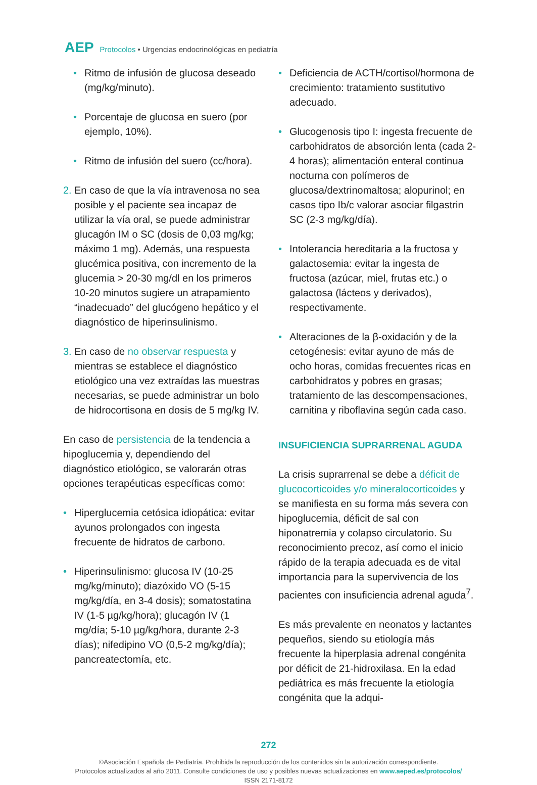AEP Protocolos • Urgencias endocrinológicas en pediatría
• Ritmo de infusión de glucosa deseado (mg/kg/minuto).
• Porcentaje de glucosa en suero (por ejemplo, 10%).
• Ritmo de infusión del suero (cc/hora).
2. En caso de que la vía intravenosa no sea posible y el paciente sea incapaz de utilizar la vía oral, se puede administrar glucagón IM o SC (dosis de 0,03 mg/kg; máximo 1 mg). Además, una respuesta glucémica positiva, con incremento de la glucemia > 20-30 mg/dl en los primeros 10-20 minutos sugiere un atrapamiento “inadecuado” del glucógeno hepático y el diagnóstico de hiperinsulinismo.
3. En caso de no observar respuesta y mientras se establece el diagnóstico etiológico una vez extraídas las muestras necesarias, se puede administrar un bolo de hidrocortisona en dosis de 5 mg/kg IV.
En caso de persistencia de la tendencia a hipoglucemia y, dependiendo del diagnóstico etiológico, se valorarán otras opciones terapéuticas específicas como:
• Hiperglucemia cetósica idiopática: evitar ayunos prolongados con ingesta frecuente de hidratos de carbono.
• Hiperinsulinismo: glucosa IV (10-25 mg/kg/minuto); diazóxido VO (5-15 mg/kg/día, en 3-4 dosis); somatostatina IV (1-5 µg/kg/hora); glucagón IV (1 mg/día; 5-10 µg/kg/hora, durante 2-3 días); nifedipino VO (0,5-2 mg/kg/día); pancreatectomía, etc.
• Deficiencia de ACTH/cortisol/hormona de crecimiento: tratamiento sustitutivo adecuado.
• Glucogenosis tipo I: ingesta frecuente de carbohidratos de absorción lenta (cada 2-4 horas); alimentación enteral continua nocturna con polímeros de glucosa/dextrinomaltosa; alopurinol; en casos tipo Ib/c valorar asociar filgastrin SC (2-3 mg/kg/día).
• Intolerancia hereditaria a la fructosa y galactosemia: evitar la ingesta de fructosa (azúcar, miel, frutas etc.) o galactosa (lácteos y derivados), respectivamente.
• Alteraciones de la β-oxidación y de la cetogénesis: evitar ayuno de más de ocho horas, comidas frecuentes ricas en carbohidratos y pobres en grasas; tratamiento de las descompensaciones, carnitina y riboflavina según cada caso.
INSUFICIENCIA SUPRARRENAL AGUDA
La crisis suprarrenal se debe a déficit de glucocorticoides y/o mineralocorticoides y se manifiesta en su forma más severa con hipoglucemia, déficit de sal con hiponatremia y colapso circulatorio. Su reconocimiento precoz, así como el inicio rápido de la terapia adecuada es de vital importancia para la supervivencia de los pacientes con insuficiencia adrenal aguda<sup>7</sup>.
Es más prevalente en neonatos y lactantes pequeños, siendo su etiología más frecuente la hiperplasia adrenal congénita por déficit de 21-hidroxilasa. En la edad pediátrica es más frecuente la etiología congénita que la adqui-
272
©Asociación Española de Pediatría. Prohibida la reproducción de los contenidos sin la autorización correspondiente.
Protocolos actualizados al año 2011. Consulte condiciones de uso y posibles nuevas actualizaciones en www.aeped.es/protocolos/
ISSN 2171-8172